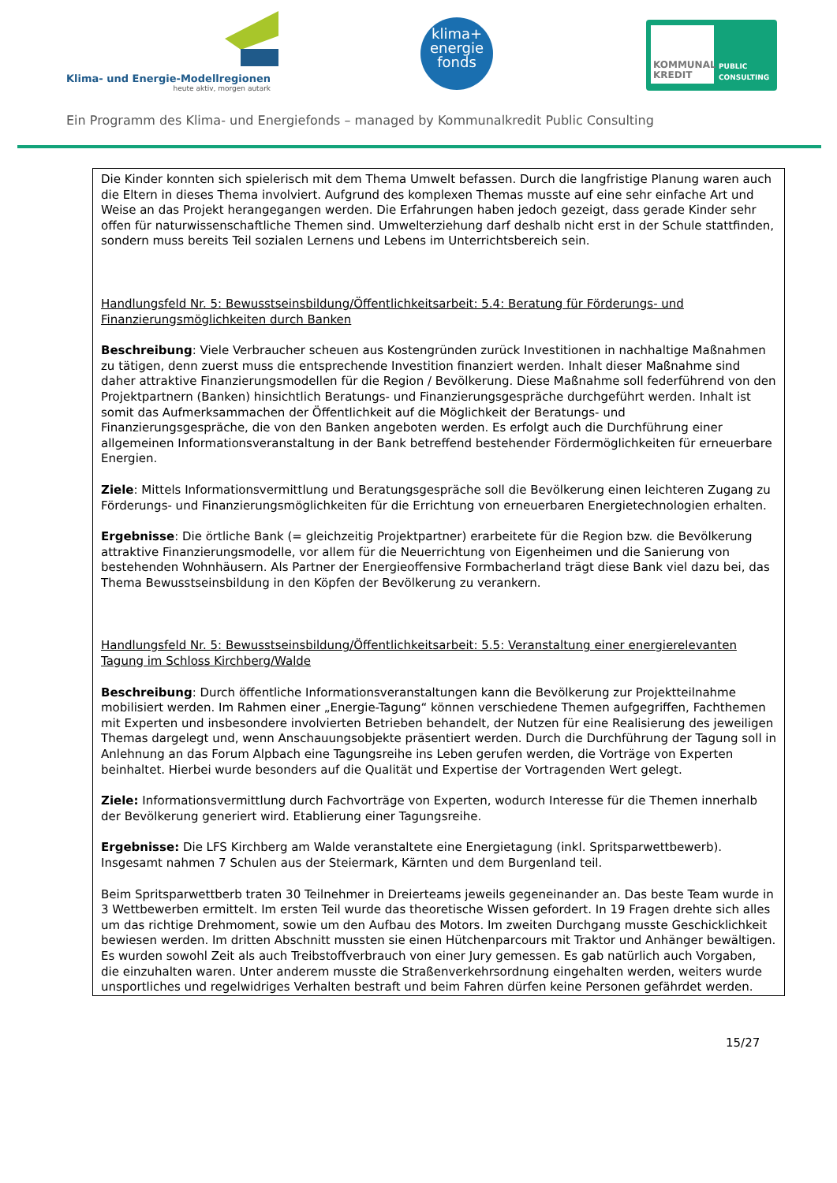Klima- und Energie-Modellregionen
heute aktiv, morgen autark
klima+
energie
fonds
KOMMUNAL
KREDIT
PUBLIC
CONSULTING
Ein Programm des Klima- und Energiefonds – managed by Kommunalkredit Public Consulting
Die Kinder konnten sich spielerisch mit dem Thema Umwelt befassen. Durch die langfristige Planung waren auch die Eltern in dieses Thema involviert. Aufgrund des komplexen Themas musste auf eine sehr einfache Art und Weise an das Projekt herangegangen werden. Die Erfahrungen haben jedoch gezeigt, dass gerade Kinder sehr offen für naturwissenschaftliche Themen sind. Umwelterziehung darf deshalb nicht erst in der Schule stattfinden, sondern muss bereits Teil sozialen Lernens und Lebens im Unterrichtsbereich sein.
Handlungsfeld Nr. 5: Bewusstseinsbildung/Öffentlichkeitsarbeit: 5.4: Beratung für Förderungs- und Finanzierungsmöglichkeiten durch Banken
Beschreibung: Viele Verbraucher scheuen aus Kostengründen zurück Investitionen in nachhaltige Maßnahmen zu tätigen, denn zuerst muss die entsprechende Investition finanziert werden. Inhalt dieser Maßnahme sind daher attraktive Finanzierungsmodellen für die Region / Bevölkerung. Diese Maßnahme soll federführend von den Projektpartnern (Banken) hinsichtlich Beratungs- und Finanzierungsgespräche durchgeführt werden. Inhalt ist somit das Aufmerksammachen der Öffentlichkeit auf die Möglichkeit der Beratungs- und Finanzierungsgespräche, die von den Banken angeboten werden. Es erfolgt auch die Durchführung einer allgemeinen Informationsveranstaltung in der Bank betreffend bestehender Fördermöglichkeiten für erneuerbare Energien.
Ziele: Mittels Informationsvermittlung und Beratungsgespräche soll die Bevölkerung einen leichteren Zugang zu Förderungs- und Finanzierungsmöglichkeiten für die Errichtung von erneuerbaren Energietechnologien erhalten.
Ergebnisse: Die örtliche Bank (= gleichzeitig Projektpartner) erarbeitete für die Region bzw. die Bevölkerung attraktive Finanzierungsmodelle, vor allem für die Neuerrichtung von Eigenheimen und die Sanierung von bestehenden Wohnhäusern. Als Partner der Energieoffensive Formbacherland trägt diese Bank viel dazu bei, das Thema Bewusstseinsbildung in den Köpfen der Bevölkerung zu verankern.
Handlungsfeld Nr. 5: Bewusstseinsbildung/Öffentlichkeitsarbeit: 5.5: Veranstaltung einer energierelevanten Tagung im Schloss Kirchberg/Walde
Beschreibung: Durch öffentliche Informationsveranstaltungen kann die Bevölkerung zur Projektteilnahme mobilisiert werden. Im Rahmen einer „Energie-Tagung“ können verschiedene Themen aufgegriffen, Fachthemen mit Experten und insbesondere involvierten Betrieben behandelt, der Nutzen für eine Realisierung des jeweiligen Themas dargelegt und, wenn Anschauungsobjekte präsentiert werden. Durch die Durchführung der Tagung soll in Anlehnung an das Forum Alpbach eine Tagungsreihe ins Leben gerufen werden, die Vorträge von Experten beinhaltet. Hierbei wurde besonders auf die Qualität und Expertise der Vortragenden Wert gelegt.
Ziele: Informationsvermittlung durch Fachvorträge von Experten, wodurch Interesse für die Themen innerhalb der Bevölkerung generiert wird. Etablierung einer Tagungsreihe.
Ergebnisse: Die LFS Kirchberg am Walde veranstaltete eine Energietagung (inkl. Spritsparwettbewerb). Insgesamt nahmen 7 Schulen aus der Steiermark, Kärnten und dem Burgenland teil.
Beim Spritsparwettberb traten 30 Teilnehmer in Dreierteams jeweils gegeneinander an. Das beste Team wurde in 3 Wettbewerben ermittelt. Im ersten Teil wurde das theoretische Wissen gefordert. In 19 Fragen drehte sich alles um das richtige Drehmoment, sowie um den Aufbau des Motors. Im zweiten Durchgang musste Geschicklichkeit bewiesen werden. Im dritten Abschnitt mussten sie einen Hütchenparcours mit Traktor und Anhänger bewältigen. Es wurden sowohl Zeit als auch Treibstoffverbrauch von einer Jury gemessen. Es gab natürlich auch Vorgaben, die einzuhalten waren. Unter anderem musste die Straßenverkehrsordnung eingehalten werden, weiters wurde unsportliches und regelwidriges Verhalten bestraft und beim Fahren dürfen keine Personen gefährdet werden.
15/27